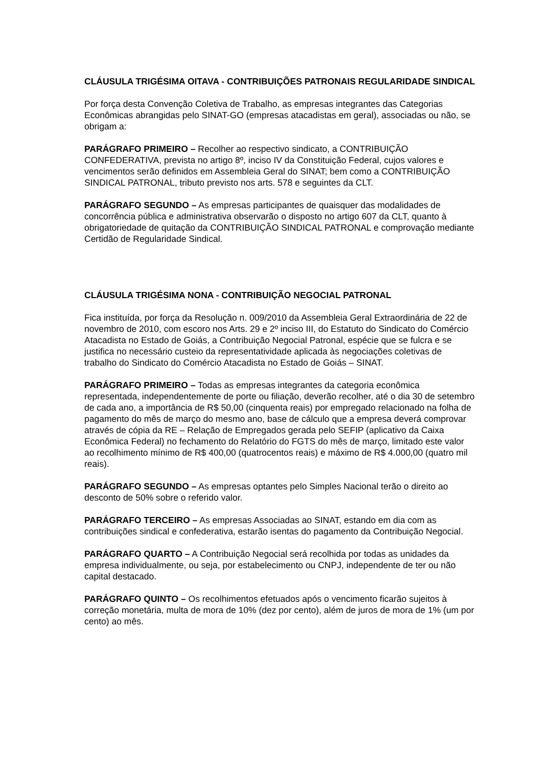CLÁUSULA TRIGÉSIMA OITAVA - CONTRIBUIÇÕES PATRONAIS REGULARIDADE SINDICAL
Por força desta Convenção Coletiva de Trabalho, as empresas integrantes das Categorias Econômicas abrangidas pelo SINAT-GO (empresas atacadistas em geral), associadas ou não, se obrigam a:
PARÁGRAFO PRIMEIRO – Recolher ao respectivo sindicato, a CONTRIBUIÇÃO CONFEDERATIVA, prevista no artigo 8º, inciso IV da Constituição Federal, cujos valores e vencimentos serão definidos em Assembleia Geral do SINAT; bem como a CONTRIBUIÇÃO SINDICAL PATRONAL, tributo previsto nos arts. 578 e seguintes da CLT.
PARÁGRAFO SEGUNDO – As empresas participantes de quaisquer das modalidades de concorrência pública e administrativa observarão o disposto no artigo 607 da CLT, quanto à obrigatoriedade de quitação da CONTRIBUIÇÃO SINDICAL PATRONAL e comprovação mediante Certidão de Regularidade Sindical.
CLÁUSULA TRIGÉSIMA NONA - CONTRIBUIÇÃO NEGOCIAL PATRONAL
Fica instituída, por força da Resolução n. 009/2010 da Assembleia Geral Extraordinária de 22 de novembro de 2010, com escoro nos Arts. 29 e 2º inciso III, do Estatuto do Sindicato do Comércio Atacadista no Estado de Goiás, a Contribuição Negocial Patronal, espécie que se fulcra e se justifica no necessário custeio da representatividade aplicada às negociações coletivas de trabalho do Sindicato do Comércio Atacadista no Estado de Goiás – SINAT.
PARÁGRAFO PRIMEIRO – Todas as empresas integrantes da categoria econômica representada, independentemente de porte ou filiação, deverão recolher, até o dia 30 de setembro de cada ano, a importância de R$ 50,00 (cinquenta reais) por empregado relacionado na folha de pagamento do mês de março do mesmo ano, base de cálculo que a empresa deverá comprovar através de cópia da RE – Relação de Empregados gerada pelo SEFIP (aplicativo da Caixa Econômica Federal) no fechamento do Relatório do FGTS do mês de março, limitado este valor ao recolhimento mínimo de R$ 400,00 (quatrocentos reais) e máximo de R$ 4.000,00 (quatro mil reais).
PARÁGRAFO SEGUNDO – As empresas optantes pelo Simples Nacional terão o direito ao desconto de 50% sobre o referido valor.
PARÁGRAFO TERCEIRO – As empresas Associadas ao SINAT, estando em dia com as contribuições sindical e confederativa, estarão isentas do pagamento da Contribuição Negocial.
PARÁGRAFO QUARTO – A Contribuição Negocial será recolhida por todas as unidades da empresa individualmente, ou seja, por estabelecimento ou CNPJ, independente de ter ou não capital destacado.
PARÁGRAFO QUINTO – Os recolhimentos efetuados após o vencimento ficarão sujeitos à correção monetária, multa de mora de 10% (dez por cento), além de juros de mora de 1% (um por cento) ao mês.